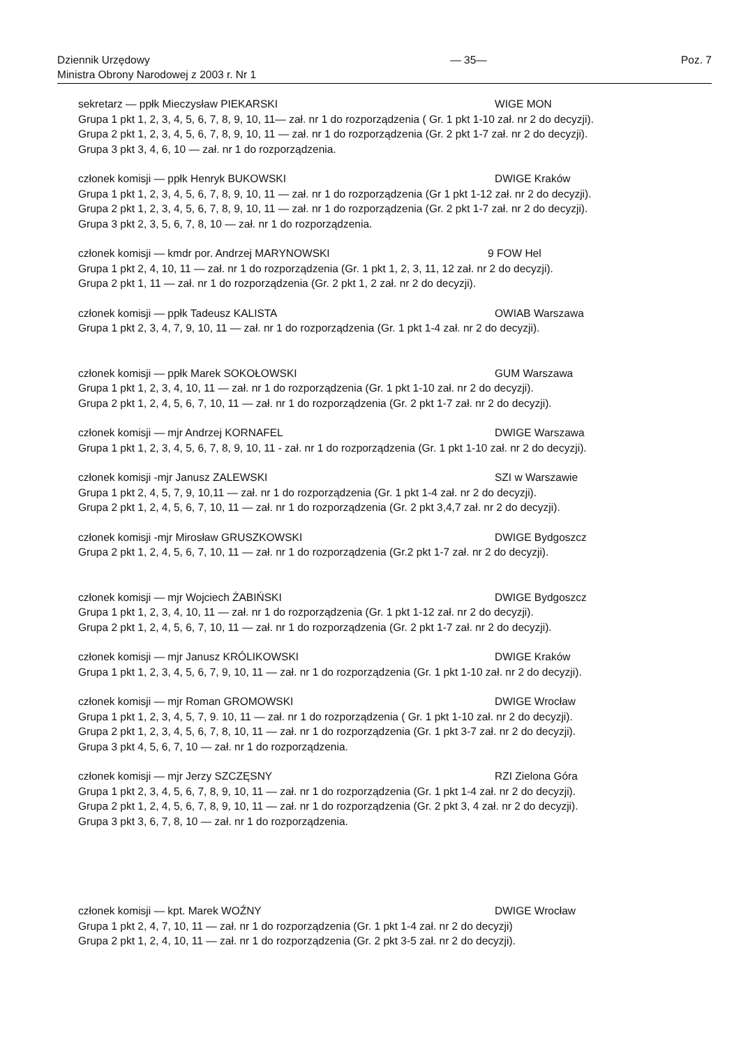Dziennik Urzędowy
Ministra Obrony Narodowej z 2003 r. Nr 1
— 35— Poz. 7
sekretarz — ppłk Mieczysław PIEKARSKI WIGE MON
Grupa 1 pkt 1, 2, 3, 4, 5, 6, 7, 8, 9, 10, 11— zał. nr 1 do rozporządzenia ( Gr. 1 pkt 1-10 zał. nr 2 do decyzji).
Grupa 2 pkt 1, 2, 3, 4, 5, 6, 7, 8, 9, 10, 11 — zał. nr 1 do rozporządzenia (Gr. 2 pkt 1-7 zał. nr 2 do decyzji).
Grupa 3 pkt 3, 4, 6, 10 — zał. nr 1 do rozporządzenia.
członek komisji — ppłk Henryk BUKOWSKI DWIGE Kraków
Grupa 1 pkt 1, 2, 3, 4, 5, 6, 7, 8, 9, 10, 11 — zał. nr 1 do rozporządzenia (Gr 1 pkt 1-12 zał. nr 2 do decyzji).
Grupa 2 pkt 1, 2, 3, 4, 5, 6, 7, 8, 9, 10, 11 — zał. nr 1 do rozporządzenia (Gr. 2 pkt 1-7 zał. nr 2 do decyzji).
Grupa 3 pkt 2, 3, 5, 6, 7, 8, 10 — zał. nr 1 do rozporządzenia.
członek komisji — kmdr por. Andrzej MARYNOWSKI 9 FOW Hel
Grupa 1 pkt 2, 4, 10, 11 — zał. nr 1 do rozporządzenia (Gr. 1 pkt 1, 2, 3, 11, 12 zał. nr 2 do decyzji).
Grupa 2 pkt 1, 11 — zał. nr 1 do rozporządzenia (Gr. 2 pkt 1, 2 zał. nr 2 do decyzji).
członek komisji — ppłk Tadeusz KALISTA OWIAB Warszawa
Grupa 1 pkt 2, 3, 4, 7, 9, 10, 11 — zał. nr 1 do rozporządzenia (Gr. 1 pkt 1-4 zał. nr 2 do decyzji).
członek komisji — ppłk Marek SOKOŁOWSKI GUM Warszawa
Grupa 1 pkt 1, 2, 3, 4, 10, 11 — zał. nr 1 do rozporządzenia (Gr. 1 pkt 1-10 zał. nr 2 do decyzji).
Grupa 2 pkt 1, 2, 4, 5, 6, 7, 10, 11 — zał. nr 1 do rozporządzenia (Gr. 2 pkt 1-7 zał. nr 2 do decyzji).
członek komisji — mjr Andrzej KORNAFEL DWIGE Warszawa
Grupa 1 pkt 1, 2, 3, 4, 5, 6, 7, 8, 9, 10, 11 - zał. nr 1 do rozporządzenia (Gr. 1 pkt 1-10 zał. nr 2 do decyzji).
członek komisji -mjr Janusz ZALEWSKI SZI w Warszawie
Grupa 1 pkt 2, 4, 5, 7, 9, 10,11 — zał. nr 1 do rozporządzenia (Gr. 1 pkt 1-4 zał. nr 2 do decyzji).
Grupa 2 pkt 1, 2, 4, 5, 6, 7, 10, 11 — zał. nr 1 do rozporządzenia (Gr. 2 pkt 3,4,7 zał. nr 2 do decyzji).
członek komisji -mjr Mirosław GRUSZKOWSKI DWIGE Bydgoszcz
Grupa 2 pkt 1, 2, 4, 5, 6, 7, 10, 11 — zał. nr 1 do rozporządzenia (Gr.2 pkt 1-7 zał. nr 2 do decyzji).
członek komisji — mjr Wojciech ŻABIŃSKI DWIGE Bydgoszcz
Grupa 1 pkt 1, 2, 3, 4, 10, 11 — zał. nr 1 do rozporządzenia (Gr. 1 pkt 1-12 zał. nr 2 do decyzji).
Grupa 2 pkt 1, 2, 4, 5, 6, 7, 10, 11 — zał. nr 1 do rozporządzenia (Gr. 2 pkt 1-7 zał. nr 2 do decyzji).
członek komisji — mjr Janusz KRÓLIKOWSKI DWIGE Kraków
Grupa 1 pkt 1, 2, 3, 4, 5, 6, 7, 9, 10, 11 — zał. nr 1 do rozporządzenia (Gr. 1 pkt 1-10 zał. nr 2 do decyzji).
członek komisji — mjr Roman GROMOWSKI DWIGE Wrocław
Grupa 1 pkt 1, 2, 3, 4, 5, 7, 9. 10, 11 — zał. nr 1 do rozporządzenia ( Gr. 1 pkt 1-10 zał. nr 2 do decyzji).
Grupa 2 pkt 1, 2, 3, 4, 5, 6, 7, 8, 10, 11 — zał. nr 1 do rozporządzenia (Gr. 1 pkt 3-7 zał. nr 2 do decyzji).
Grupa 3 pkt 4, 5, 6, 7, 10 — zał. nr 1 do rozporządzenia.
członek komisji — mjr Jerzy SZCZĘSNY RZI Zielona Góra
Grupa 1 pkt 2, 3, 4, 5, 6, 7, 8, 9, 10, 11 — zał. nr 1 do rozporządzenia (Gr. 1 pkt 1-4 zał. nr 2 do decyzji).
Grupa 2 pkt 1, 2, 4, 5, 6, 7, 8, 9, 10, 11 — zał. nr 1 do rozporządzenia (Gr. 2 pkt 3, 4 zał. nr 2 do decyzji).
Grupa 3 pkt 3, 6, 7, 8, 10 — zał. nr 1 do rozporządzenia.
członek komisji — kpt. Marek WOŹNY DWIGE Wrocław
Grupa 1 pkt 2, 4, 7, 10, 11 — zał. nr 1 do rozporządzenia (Gr. 1 pkt 1-4 zał. nr 2 do decyzji)
Grupa 2 pkt 1, 2, 4, 10, 11 — zał. nr 1 do rozporządzenia (Gr. 2 pkt 3-5 zał. nr 2 do decyzji).